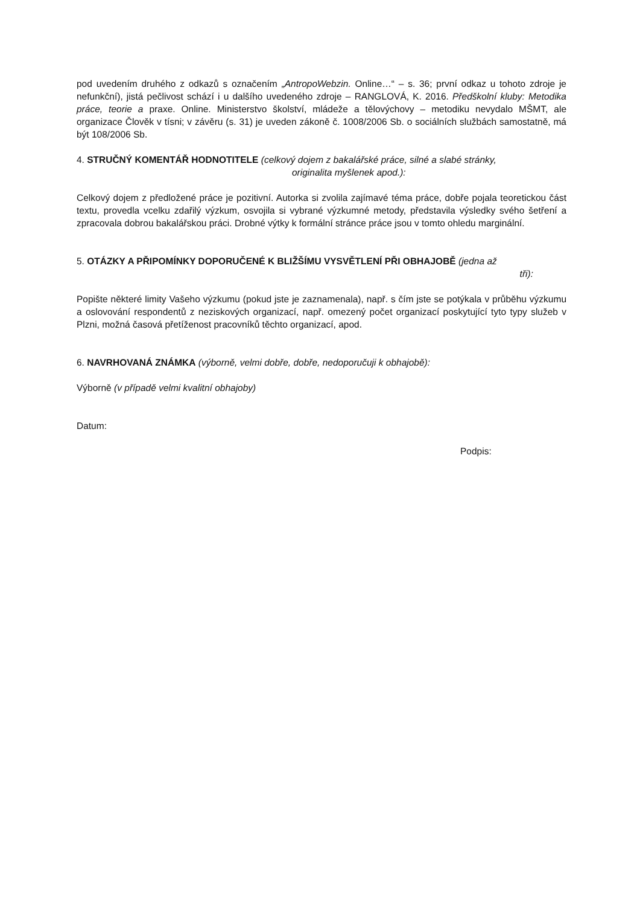pod uvedením druhého z odkazů s označením „AntropoWebzin. Online…“ – s. 36; první odkaz u tohoto zdroje je nefunkční), jistá pečlivost schází i u dalšího uvedeného zdroje – RANGLOVÁ, K. 2016. Předškolní kluby: Metodika práce, teorie a praxe. Online. Ministerstvo školství, mládeže a tělovýchovy – metodiku nevydalo MŠMT, ale organizace Člověk v tísni; v závěru (s. 31) je uveden zákoně č. 1008/2006 Sb. o sociálních službách samostatně, má být 108/2006 Sb.
4. STRUČNÝ KOMENTÁŘ HODNOTITELE (celkový dojem z bakalářské práce, silné a slabé stránky,
originalita myšlenek apod.):
Celkový dojem z předložené práce je pozitivní. Autorka si zvolila zajímavé téma práce, dobře pojala teoretickou část textu, provedla vcelku zdařilý výzkum, osvojila si vybrané výzkumné metody, představila výsledky svého šetření a zpracovala dobrou bakalářskou práci. Drobné výtky k formální stránce práce jsou v tomto ohledu marginální.
5. OTÁZKY A PŘIPOMÍNKY DOPORUČENÉ K BLIŽŠÍMU VYSVĚTLENÍ PŘI OBHAJOBĚ (jedna až
tři):
Popište některé limity Vašeho výzkumu (pokud jste je zaznamenala), např. s čím jste se potýkala v průběhu výzkumu a oslovování respondentů z neziskových organizací, např. omezený počet organizací poskytující tyto typy služeb v Plzni, možná časová přetíženost pracovníků těchto organizací, apod.
6. NAVRHOVANÁ ZNÁMKA (výborně, velmi dobře, dobře, nedoporučuji k obhajobě):
Výborně (v případě velmi kvalitní obhajoby)
Datum:
Podpis: